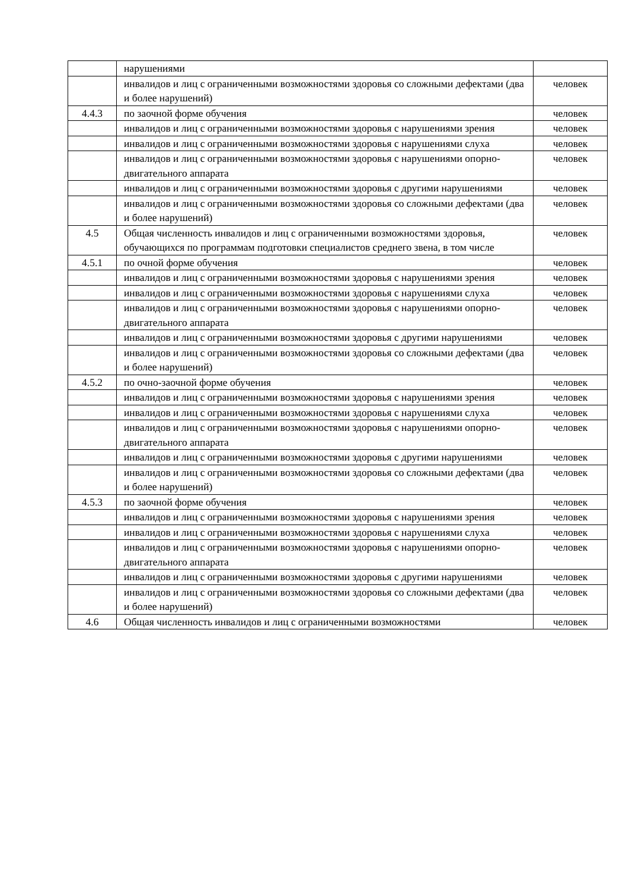| | нарушениями | |
| | инвалидов и лиц с ограниченными возможностями здоровья со сложными дефектами (два и более нарушений) | человек |
| 4.4.3 | по заочной форме обучения | человек |
| | инвалидов и лиц с ограниченными возможностями здоровья с нарушениями зрения | человек |
| | инвалидов и лиц с ограниченными возможностями здоровья с нарушениями слуха | человек |
| | инвалидов и лиц с ограниченными возможностями здоровья с нарушениями опорно-двигательного аппарата | человек |
| | инвалидов и лиц с ограниченными возможностями здоровья с другими нарушениями | человек |
| | инвалидов и лиц с ограниченными возможностями здоровья со сложными дефектами (два и более нарушений) | человек |
| 4.5 | Общая численность инвалидов и лиц с ограниченными возможностями здоровья, обучающихся по программам подготовки специалистов среднего звена, в том числе | человек |
| 4.5.1 | по очной форме обучения | человек |
| | инвалидов и лиц с ограниченными возможностями здоровья с нарушениями зрения | человек |
| | инвалидов и лиц с ограниченными возможностями здоровья с нарушениями слуха | человек |
| | инвалидов и лиц с ограниченными возможностями здоровья с нарушениями опорно-двигательного аппарата | человек |
| | инвалидов и лиц с ограниченными возможностями здоровья с другими нарушениями | человек |
| | инвалидов и лиц с ограниченными возможностями здоровья со сложными дефектами (два и более нарушений) | человек |
| 4.5.2 | по очно-заочной форме обучения | человек |
| | инвалидов и лиц с ограниченными возможностями здоровья с нарушениями зрения | человек |
| | инвалидов и лиц с ограниченными возможностями здоровья с нарушениями слуха | человек |
| | инвалидов и лиц с ограниченными возможностями здоровья с нарушениями опорно-двигательного аппарата | человек |
| | инвалидов и лиц с ограниченными возможностями здоровья с другими нарушениями | человек |
| | инвалидов и лиц с ограниченными возможностями здоровья со сложными дефектами (два и более нарушений) | человек |
| 4.5.3 | по заочной форме обучения | человек |
| | инвалидов и лиц с ограниченными возможностями здоровья с нарушениями зрения | человек |
| | инвалидов и лиц с ограниченными возможностями здоровья с нарушениями слуха | человек |
| | инвалидов и лиц с ограниченными возможностями здоровья с нарушениями опорно-двигательного аппарата | человек |
| | инвалидов и лиц с ограниченными возможностями здоровья с другими нарушениями | человек |
| | инвалидов и лиц с ограниченными возможностями здоровья со сложными дефектами (два и более нарушений) | человек |
| 4.6 | Общая численность инвалидов и лиц с ограниченными возможностями | человек |